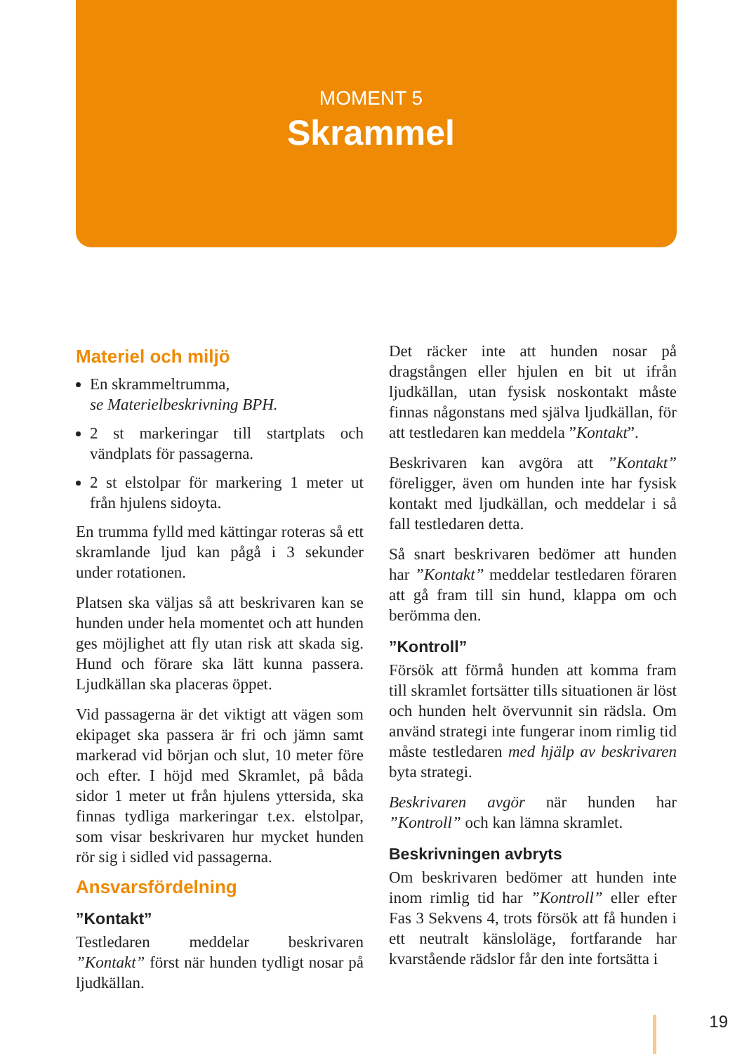MOMENT 5
Skrammel
Materiel och miljö
En skrammeltrumma,
se Materielbeskrivning BPH.
2 st markeringar till startplats och vändplats för passagerna.
2 st elstolpar för markering 1 meter ut från hjulens sidoyta.
En trumma fylld med kättingar roteras så ett skramlande ljud kan pågå i 3 sekunder under rotationen.
Platsen ska väljas så att beskrivaren kan se hunden under hela momentet och att hunden ges möjlighet att fly utan risk att skada sig. Hund och förare ska lätt kunna passera. Ljudkällan ska placeras öppet.
Vid passagerna är det viktigt att vägen som ekipaget ska passera är fri och jämn samt markerad vid början och slut, 10 meter före och efter. I höjd med Skramlet, på båda sidor 1 meter ut från hjulens yttersida, ska finnas tydliga markeringar t.ex. elstolpar, som visar beskrivaren hur mycket hunden rör sig i sidled vid passagerna.
Ansvarsfördelning
”Kontakt”
Testledaren meddelar beskrivaren ”Kontakt” först när hunden tydligt nosar på ljudkällan.
Det räcker inte att hunden nosar på dragstången eller hjulen en bit ut ifrån ljudkällan, utan fysisk noskontakt måste finnas någonstans med själva ljudkällan, för att testledaren kan meddela ”Kontakt”.
Beskrivaren kan avgöra att ”Kontakt” föreligger, även om hunden inte har fysisk kontakt med ljudkällan, och meddelar i så fall testledaren detta.
Så snart beskrivaren bedömer att hunden har ”Kontakt” meddelar testledaren föraren att gå fram till sin hund, klappa om och berömma den.
”Kontroll”
Försök att förmå hunden att komma fram till skramlet fortsätter tills situationen är löst och hunden helt övervunnit sin rädsla. Om använd strategi inte fungerar inom rimlig tid måste testledaren med hjälp av beskrivaren byta strategi.
Beskrivaren avgör när hunden har ”Kontroll” och kan lämna skramlet.
Beskrivningen avbryts
Om beskrivaren bedömer att hunden inte inom rimlig tid har ”Kontroll” eller efter Fas 3 Sekvens 4, trots försök att få hunden i ett neutralt känsloläge, fortfarande har kvarstående rädslor får den inte fortsätta i
19